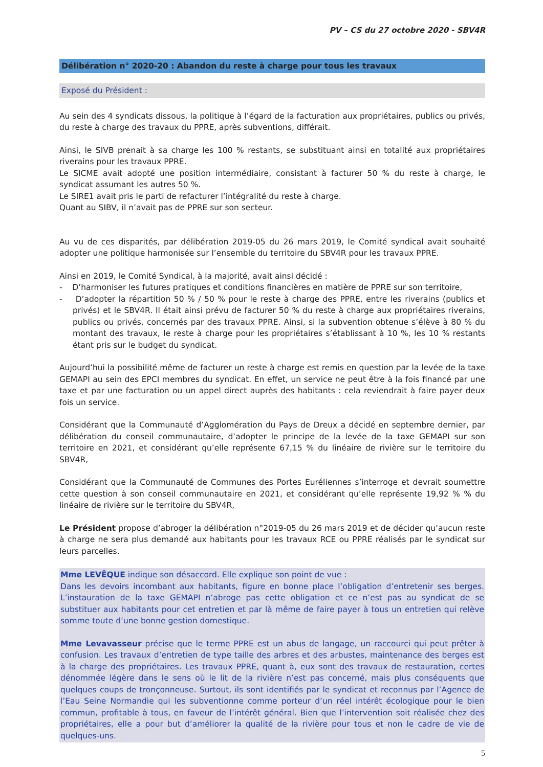PV – CS du 27 octobre 2020 - SBV4R
Délibération n° 2020-20 : Abandon du reste à charge pour tous les travaux
Exposé du Président :
Au sein des 4 syndicats dissous, la politique à l’égard de la facturation aux propriétaires, publics ou privés, du reste à charge des travaux du PPRE, après subventions, différait.
Ainsi, le SIVB prenait à sa charge les 100 % restants, se substituant ainsi en totalité aux propriétaires riverains pour les travaux PPRE.
Le SICME avait adopté une position intermédiaire, consistant à facturer 50 % du reste à charge, le syndicat assumant les autres 50 %.
Le SIRE1 avait pris le parti de refacturer l’intégralité du reste à charge.
Quant au SIBV, il n’avait pas de PPRE sur son secteur.
Au vu de ces disparités, par délibération 2019-05 du 26 mars 2019, le Comité syndical avait souhaité adopter une politique harmonisée sur l’ensemble du territoire du SBV4R pour les travaux PPRE.
Ainsi en 2019, le Comité Syndical, à la majorité, avait ainsi décidé :
- D’harmoniser les futures pratiques et conditions financières en matière de PPRE sur son territoire,
- D’adopter la répartition 50 % / 50 % pour le reste à charge des PPRE, entre les riverains (publics et privés) et le SBV4R. Il était ainsi prévu de facturer 50 % du reste à charge aux propriétaires riverains, publics ou privés, concernés par des travaux PPRE. Ainsi, si la subvention obtenue s’élève à 80 % du montant des travaux, le reste à charge pour les propriétaires s’établissant à 10 %, les 10 % restants étant pris sur le budget du syndicat.
Aujourd’hui la possibilité même de facturer un reste à charge est remis en question par la levée de la taxe GEMAPI au sein des EPCI membres du syndicat. En effet, un service ne peut être à la fois financé par une taxe et par une facturation ou un appel direct auprès des habitants : cela reviendrait à faire payer deux fois un service.
Considérant que la Communauté d’Agglomération du Pays de Dreux a décidé en septembre dernier, par délibération du conseil communautaire, d’adopter le principe de la levée de la taxe GEMAPI sur son territoire en 2021, et considérant qu’elle représente 67,15 % du linéaire de rivière sur le territoire du SBV4R,
Considérant que la Communauté de Communes des Portes Euréliennes s’interroge et devrait soumettre cette question à son conseil communautaire en 2021, et considérant qu’elle représente 19,92 % % du linéaire de rivière sur le territoire du SBV4R,
Le Président propose d’abroger la délibération n°2019-05 du 26 mars 2019 et de décider qu’aucun reste à charge ne sera plus demandé aux habitants pour les travaux RCE ou PPRE réalisés par le syndicat sur leurs parcelles.
Mme LEVÊQUE indique son désaccord. Elle explique son point de vue :
Dans les devoirs incombant aux habitants, figure en bonne place l’obligation d’entretenir ses berges. L’instauration de la taxe GEMAPI n’abroge pas cette obligation et ce n’est pas au syndicat de se substituer aux habitants pour cet entretien et par là même de faire payer à tous un entretien qui relève somme toute d’une bonne gestion domestique.
Mme Levavasseur précise que le terme PPRE est un abus de langage, un raccourci qui peut prêter à confusion. Les travaux d’entretien de type taille des arbres et des arbustes, maintenance des berges est à la charge des propriétaires. Les travaux PPRE, quant à, eux sont des travaux de restauration, certes dénommée légère dans le sens où le lit de la rivière n’est pas concerné, mais plus conséquents que quelques coups de tronçonneuse. Surtout, ils sont identifiés par le syndicat et reconnus par l’Agence de l’Eau Seine Normandie qui les subventionne comme porteur d’un réel intérêt écologique pour le bien commun, profitable à tous, en faveur de l’intérêt général. Bien que l’intervention soit réalisée chez des propriétaires, elle a pour but d’améliorer la qualité de la rivière pour tous et non le cadre de vie de quelques-uns.
5